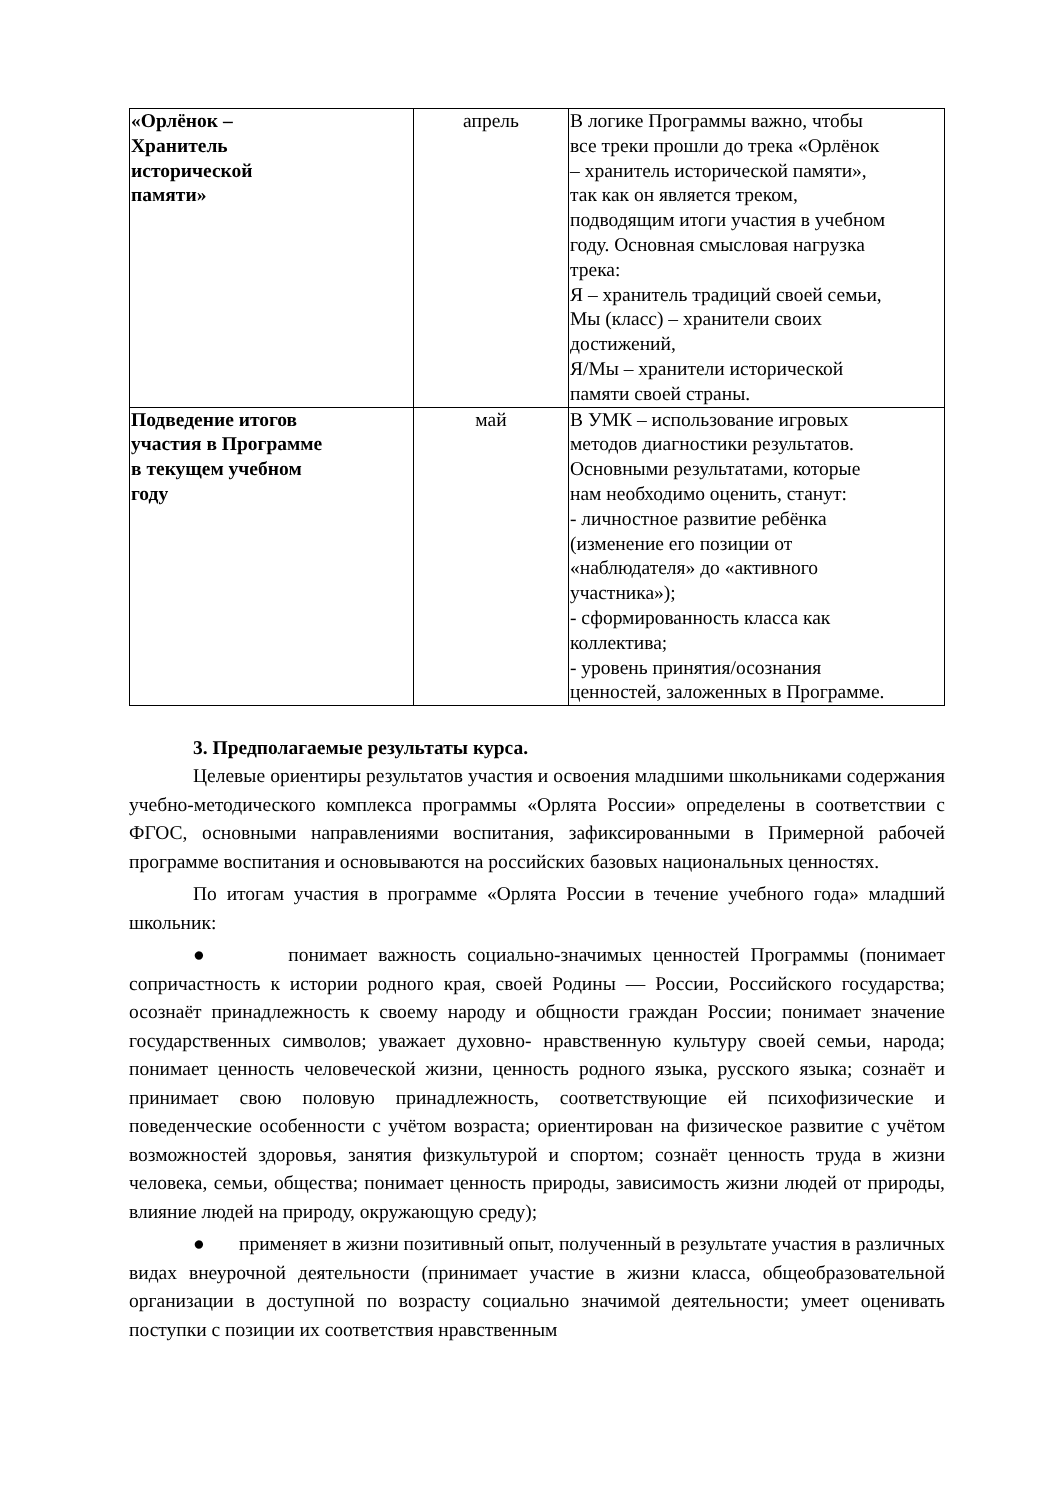| «Орлёнок – Хранитель исторической памяти» | апрель | В логике Программы важно, чтобы все треки прошли до трека «Орлёнок – хранитель исторической памяти», так как он является треком, подводящим итоги участия в учебном году. Основная смысловая нагрузка трека: Я – хранитель традиций своей семьи, Мы (класс) – хранители своих достижений, Я/Мы – хранители исторической памяти своей страны. |
| Подведение итогов участия в Программе в текущем учебном году | май | В УМК – использование игровых методов диагностики результатов. Основными результатами, которые нам необходимо оценить, станут: - личностное развитие ребёнка (изменение его позиции от «наблюдателя» до «активного участника»); - сформированность класса как коллектива; - уровень принятия/осознания ценностей, заложенных в Программе. |
3. Предполагаемые результаты курса.
Целевые ориентиры результатов участия и освоения младшими школьниками содержания учебно-методического комплекса программы «Орлята России» определены в соответствии с ФГОС, основными направлениями воспитания, зафиксированными в Примерной рабочей программе воспитания и основываются на российских базовых национальных ценностях.
По итогам участия в программе «Орлята России в течение учебного года» младший школьник:
● понимает важность социально-значимых ценностей Программы (понимает сопричастность к истории родного края, своей Родины — России, Российского государства; осознаёт принадлежность к своему народу и общности граждан России; понимает значение государственных символов; уважает духовно- нравственную культуру своей семьи, народа; понимает ценность человеческой жизни, ценность родного языка, русского языка; сознаёт и принимает свою половую принадлежность, соответствующие ей психофизические и поведенческие особенности с учётом возраста; ориентирован на физическое развитие с учётом возможностей здоровья, занятия физкультурой и спортом; сознаёт ценность труда в жизни человека, семьи, общества; понимает ценность природы, зависимость жизни людей от природы, влияние людей на природу, окружающую среду);
● применяет в жизни позитивный опыт, полученный в результате участия в различных видах внеурочной деятельности (принимает участие в жизни класса, общеобразовательной организации в доступной по возрасту социально значимой деятельности; умеет оценивать поступки с позиции их соответствия нравственным